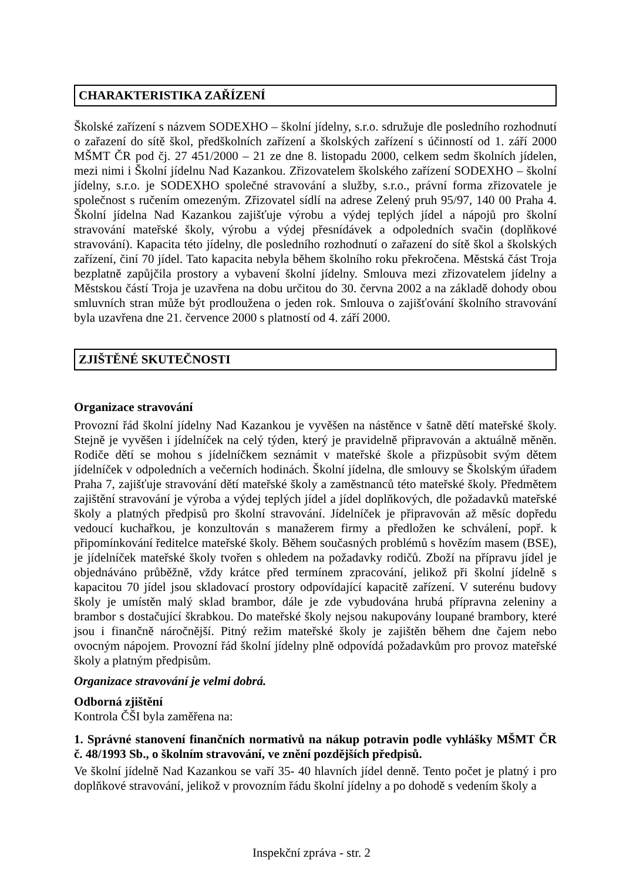CHARAKTERISTIKA ZAŘÍZENÍ
Školské zařízení s názvem SODEXHO – školní jídelny, s.r.o. sdružuje dle posledního rozhodnutí o zařazení do sítě škol, předškolních zařízení a školských zařízení s účinností od 1. září 2000 MŠMT ČR pod čj. 27 451/2000 – 21 ze dne 8. listopadu 2000, celkem sedm školních jídelen, mezi nimi i Školní jídelnu Nad Kazankou. Zřizovatelem školského zařízení SODEXHO – školní jídelny, s.r.o. je SODEXHO společné stravování a služby, s.r.o., právní forma zřizovatele je společnost s ručením omezeným. Zřizovatel sídlí na adrese Zelený pruh 95/97, 140 00 Praha 4. Školní jídelna Nad Kazankou zajišťuje výrobu a výdej teplých jídel a nápojů pro školní stravování mateřské školy, výrobu a výdej přesnídávek a odpoledních svačin (doplňkové stravování). Kapacita této jídelny, dle posledního rozhodnutí o zařazení do sítě škol a školských zařízení, činí 70 jídel. Tato kapacita nebyla během školního roku překročena. Městská část Troja bezplatně zapůjčila prostory a vybavení školní jídelny. Smlouva mezi zřizovatelem jídelny a Městskou částí Troja je uzavřena na dobu určitou do 30. června 2002 a na základě dohody obou smluvních stran může být prodloužena o jeden rok. Smlouva o zajišťování školního stravování byla uzavřena dne 21. července 2000 s platností od 4. září 2000.
ZJIŠTĚNÉ SKUTEČNOSTI
Organizace stravování
Provozní řád školní jídelny Nad Kazankou je vyvěšen na nástěnce v šatně dětí mateřské školy. Stejně je vyvěšen i jídelníček na celý týden, který je pravidelně připravován a aktuálně měněn. Rodiče dětí se mohou s jídelníčkem seznámit v mateřské škole a přizpůsobit svým dětem jídelníček v odpoledních a večerních hodinách. Školní jídelna, dle smlouvy se Školským úřadem Praha 7, zajišťuje stravování dětí mateřské školy a zaměstnanců této mateřské školy. Předmětem zajištění stravování je výroba a výdej teplých jídel a jídel doplňkových, dle požadavků mateřské školy a platných předpisů pro školní stravování. Jídelníček je připravován až měsíc dopředu vedoucí kuchařkou, je konzultován s manažerem firmy a předložen ke schválení, popř. k připomínkování ředitelce mateřské školy. Během současných problémů s hovězím masem (BSE), je jídelníček mateřské školy tvořen s ohledem na požadavky rodičů. Zboží na přípravu jídel je objednáváno průběžně, vždy krátce před termínem zpracování, jelikož při školní jídelně s kapacitou 70 jídel jsou skladovací prostory odpovídající kapacitě zařízení. V suterénu budovy školy je umístěn malý sklad brambor, dále je zde vybudována hrubá přípravna zeleniny a brambor s dostačující škrabkou. Do mateřské školy nejsou nakupovány loupané brambory, které jsou i finančně náročnější. Pitný režim mateřské školy je zajištěn během dne čajem nebo ovocným nápojem. Provozní řád školní jídelny plně odpovídá požadavkům pro provoz mateřské školy a platným předpisům.
Organizace stravování je velmi dobrá.
Odborná zjištění
Kontrola ČŠI byla zaměřena na:
1. Správné stanovení finančních normativů na nákup potravin podle vyhlášky MŠMT ČR č. 48/1993 Sb., o školním stravování, ve znění pozdějších předpisů.
Ve školní jídelně Nad Kazankou se vaří 35- 40 hlavních jídel denně. Tento počet je platný i pro doplňkové stravování, jelikož v provozním řádu školní jídelny a po dohodě s vedením školy a
Inspekční zpráva - str. 2